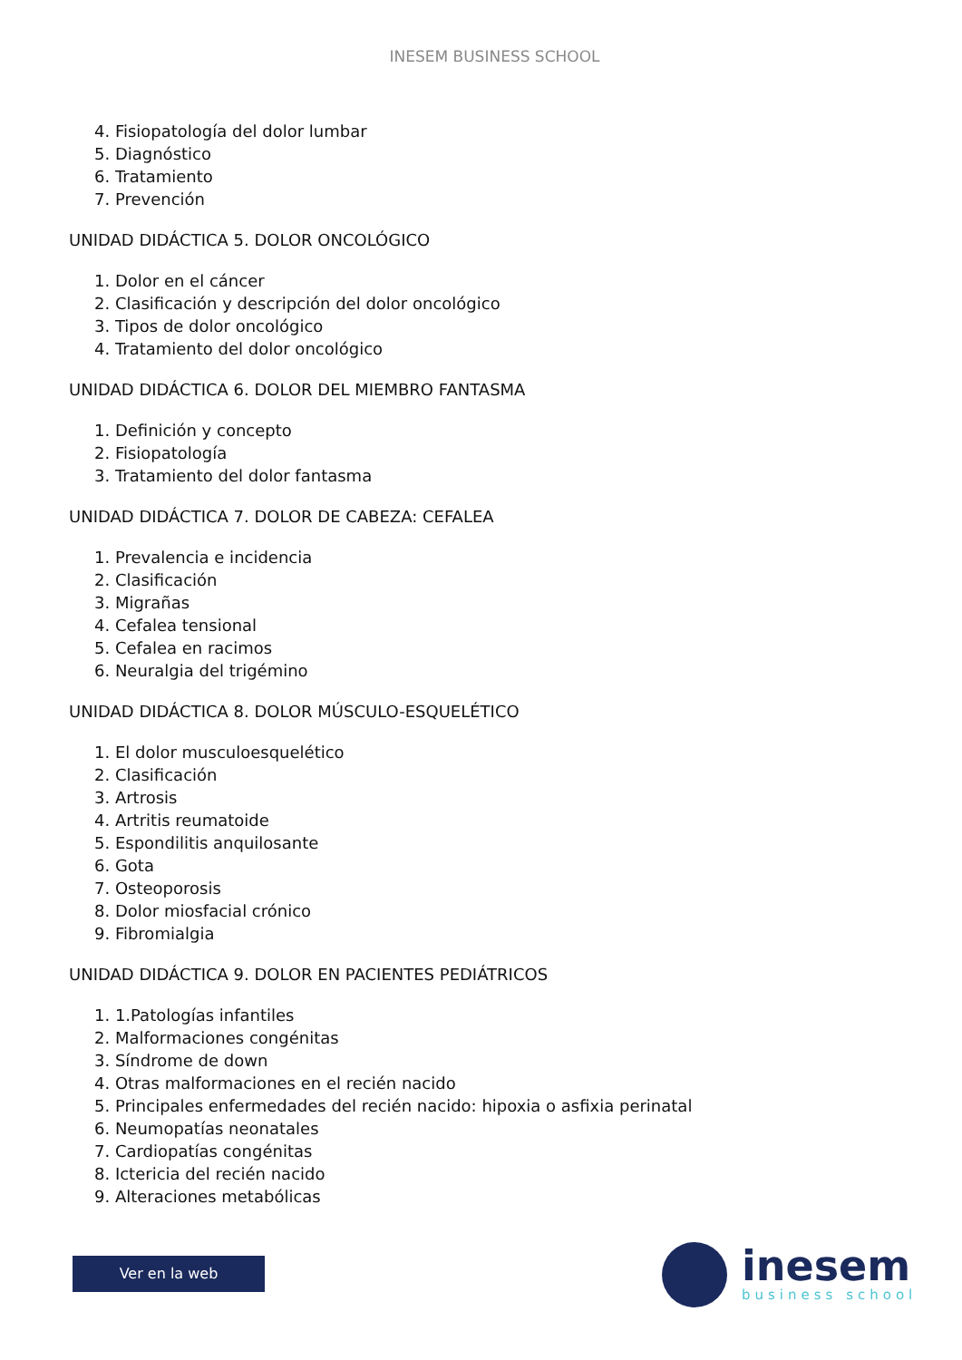INESEM BUSINESS SCHOOL
4. Fisiopatología del dolor lumbar
5. Diagnóstico
6. Tratamiento
7. Prevención
UNIDAD DIDÁCTICA 5. DOLOR ONCOLÓGICO
1. Dolor en el cáncer
2. Clasificación y descripción del dolor oncológico
3. Tipos de dolor oncológico
4. Tratamiento del dolor oncológico
UNIDAD DIDÁCTICA 6. DOLOR DEL MIEMBRO FANTASMA
1. Definición y concepto
2. Fisiopatología
3. Tratamiento del dolor fantasma
UNIDAD DIDÁCTICA 7. DOLOR DE CABEZA: CEFALEA
1. Prevalencia e incidencia
2. Clasificación
3. Migrañas
4. Cefalea tensional
5. Cefalea en racimos
6. Neuralgia del trigémino
UNIDAD DIDÁCTICA 8. DOLOR MÚSCULO-ESQUELÉTICO
1. El dolor musculoesquelético
2. Clasificación
3. Artrosis
4. Artritis reumatoide
5. Espondilitis anquilosante
6. Gota
7. Osteoporosis
8. Dolor miosfacial crónico
9. Fibromialgia
UNIDAD DIDÁCTICA 9. DOLOR EN PACIENTES PEDIÁTRICOS
1. 1.Patologías infantiles
2. Malformaciones congénitas
3. Síndrome de down
4. Otras malformaciones en el recién nacido
5. Principales enfermedades del recién nacido: hipoxia o asfixia perinatal
6. Neumopatías neonatales
7. Cardiopatías congénitas
8. Ictericia del recién nacido
9. Alteraciones metabólicas
Ver en la web
inesem
business school